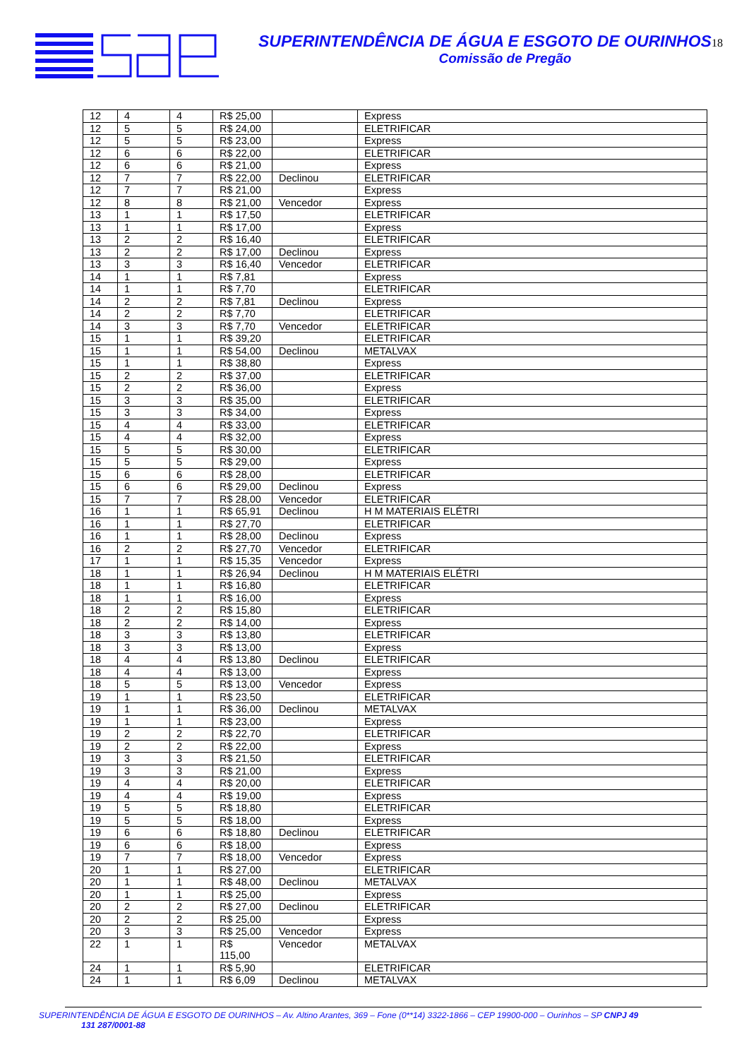SUPERINTENDÊNCIA DE ÁGUA E ESGOTO DE OURINHOS18
Comissão de Pregão
| 12 | 4 | 4 | R$ 25,00 | | Express |
| 12 | 5 | 5 | R$ 24,00 | | ELETRIFICAR |
| 12 | 5 | 5 | R$ 23,00 | | Express |
| 12 | 6 | 6 | R$ 22,00 | | ELETRIFICAR |
| 12 | 6 | 6 | R$ 21,00 | | Express |
| 12 | 7 | 7 | R$ 22,00 | Declinou | ELETRIFICAR |
| 12 | 7 | 7 | R$ 21,00 | | Express |
| 12 | 8 | 8 | R$ 21,00 | Vencedor | Express |
| 13 | 1 | 1 | R$ 17,50 | | ELETRIFICAR |
| 13 | 1 | 1 | R$ 17,00 | | Express |
| 13 | 2 | 2 | R$ 16,40 | | ELETRIFICAR |
| 13 | 2 | 2 | R$ 17,00 | Declinou | Express |
| 13 | 3 | 3 | R$ 16,40 | Vencedor | ELETRIFICAR |
| 14 | 1 | 1 | R$ 7,81 | | Express |
| 14 | 1 | 1 | R$ 7,70 | | ELETRIFICAR |
| 14 | 2 | 2 | R$ 7,81 | Declinou | Express |
| 14 | 2 | 2 | R$ 7,70 | | ELETRIFICAR |
| 14 | 3 | 3 | R$ 7,70 | Vencedor | ELETRIFICAR |
| 15 | 1 | 1 | R$ 39,20 | | ELETRIFICAR |
| 15 | 1 | 1 | R$ 54,00 | Declinou | METALVAX |
| 15 | 1 | 1 | R$ 38,80 | | Express |
| 15 | 2 | 2 | R$ 37,00 | | ELETRIFICAR |
| 15 | 2 | 2 | R$ 36,00 | | Express |
| 15 | 3 | 3 | R$ 35,00 | | ELETRIFICAR |
| 15 | 3 | 3 | R$ 34,00 | | Express |
| 15 | 4 | 4 | R$ 33,00 | | ELETRIFICAR |
| 15 | 4 | 4 | R$ 32,00 | | Express |
| 15 | 5 | 5 | R$ 30,00 | | ELETRIFICAR |
| 15 | 5 | 5 | R$ 29,00 | | Express |
| 15 | 6 | 6 | R$ 28,00 | | ELETRIFICAR |
| 15 | 6 | 6 | R$ 29,00 | Declinou | Express |
| 15 | 7 | 7 | R$ 28,00 | Vencedor | ELETRIFICAR |
| 16 | 1 | 1 | R$ 65,91 | Declinou | H M MATERIAIS ELÉTRI |
| 16 | 1 | 1 | R$ 27,70 | | ELETRIFICAR |
| 16 | 1 | 1 | R$ 28,00 | Declinou | Express |
| 16 | 2 | 2 | R$ 27,70 | Vencedor | ELETRIFICAR |
| 17 | 1 | 1 | R$ 15,35 | Vencedor | Express |
| 18 | 1 | 1 | R$ 26,94 | Declinou | H M MATERIAIS ELÉTRI |
| 18 | 1 | 1 | R$ 16,80 | | ELETRIFICAR |
| 18 | 1 | 1 | R$ 16,00 | | Express |
| 18 | 2 | 2 | R$ 15,80 | | ELETRIFICAR |
| 18 | 2 | 2 | R$ 14,00 | | Express |
| 18 | 3 | 3 | R$ 13,80 | | ELETRIFICAR |
| 18 | 3 | 3 | R$ 13,00 | | Express |
| 18 | 4 | 4 | R$ 13,80 | Declinou | ELETRIFICAR |
| 18 | 4 | 4 | R$ 13,00 | | Express |
| 18 | 5 | 5 | R$ 13,00 | Vencedor | Express |
| 19 | 1 | 1 | R$ 23,50 | | ELETRIFICAR |
| 19 | 1 | 1 | R$ 36,00 | Declinou | METALVAX |
| 19 | 1 | 1 | R$ 23,00 | | Express |
| 19 | 2 | 2 | R$ 22,70 | | ELETRIFICAR |
| 19 | 2 | 2 | R$ 22,00 | | Express |
| 19 | 3 | 3 | R$ 21,50 | | ELETRIFICAR |
| 19 | 3 | 3 | R$ 21,00 | | Express |
| 19 | 4 | 4 | R$ 20,00 | | ELETRIFICAR |
| 19 | 4 | 4 | R$ 19,00 | | Express |
| 19 | 5 | 5 | R$ 18,80 | | ELETRIFICAR |
| 19 | 5 | 5 | R$ 18,00 | | Express |
| 19 | 6 | 6 | R$ 18,80 | Declinou | ELETRIFICAR |
| 19 | 6 | 6 | R$ 18,00 | | Express |
| 19 | 7 | 7 | R$ 18,00 | Vencedor | Express |
| 20 | 1 | 1 | R$ 27,00 | | ELETRIFICAR |
| 20 | 1 | 1 | R$ 48,00 | Declinou | METALVAX |
| 20 | 1 | 1 | R$ 25,00 | | Express |
| 20 | 2 | 2 | R$ 27,00 | Declinou | ELETRIFICAR |
| 20 | 2 | 2 | R$ 25,00 | | Express |
| 20 | 3 | 3 | R$ 25,00 | Vencedor | Express |
| 22 | 1 | 1 | R$ 115,00 | Vencedor | METALVAX |
| 24 | 1 | 1 | R$ 5,90 | | ELETRIFICAR |
| 24 | 1 | 1 | R$ 6,09 | Declinou | METALVAX |
SUPERINTENDÊNCIA DE ÁGUA E ESGOTO DE OURINHOS – Av. Altino Arantes, 369 – Fone (0**14) 3322-1866 – CEP 19900-000 – Ourinhos – SP CNPJ 49
131 287/0001-88